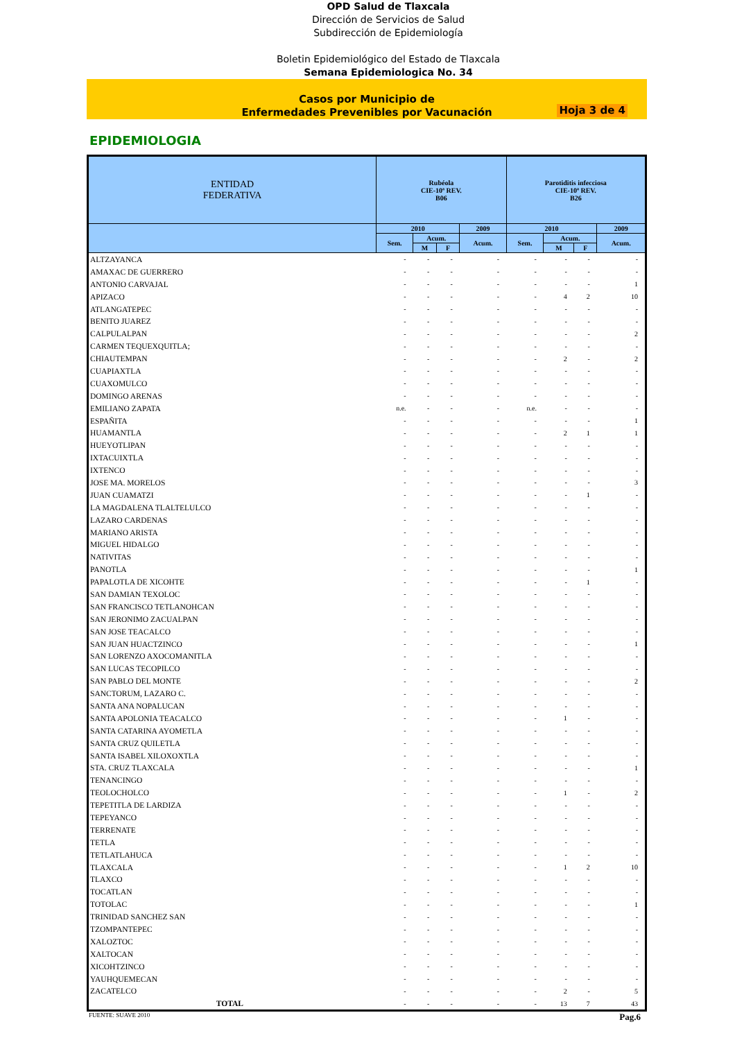OPD Salud de Tlaxcala
Dirección de Servicios de Salud
Subdirección de Epidemiología
Boletin Epidemiológico del Estado de Tlaxcala
Semana Epidemiologica No. 34
Casos por Municipio de
Enfermedades Prevenibles por Vacunación
Hoja 3 de 4
EPIDEMIOLOGIA
| ENTIDAD FEDERATIVA | Rubéola CIE-10ª REV. B06 | | | | Parotiditis infecciosa CIE-10ª REV. B26 | | | |
| --- | --- | --- | --- | --- | --- | --- | --- | --- |
| | 2010 | | | 2009 | 2010 | | | 2009 |
| | Sem. | Acum. | | Acum. | Sem. | Acum. | | Acum. |
| | | M | F | | | M | F | |
| ALTZAYANCA | - | - | - | - | - | - | - | - |
| AMAXAC DE GUERRERO | - | - | - | - | - | - | - | - |
| ANTONIO CARVAJAL | - | - | - | - | - | - | - | 1 |
| APIZACO | - | - | - | - | - | 4 | 2 | 10 |
| ATLANGATEPEC | - | - | - | - | - | - | - | - |
| BENITO JUAREZ | - | - | - | - | - | - | - | - |
| CALPULALPAN | - | - | - | - | - | - | - | 2 |
| CARMEN TEQUEXQUITLA; | - | - | - | - | - | - | - | - |
| CHIAUTEMPAN | - | - | - | - | - | 2 | - | 2 |
| CUAPIAXTLA | - | - | - | - | - | - | - | - |
| CUAXOMULCO | - | - | - | - | - | - | - | - |
| DOMINGO ARENAS | - | - | - | - | - | - | - | - |
| EMILIANO ZAPATA | n.e. | - | - | - | n.e. | - | - | - |
| ESPAÑITA | - | - | - | - | - | - | - | 1 |
| HUAMANTLA | - | - | - | - | - | 2 | 1 | 1 |
| HUEYOTLIPAN | - | - | - | - | - | - | - | - |
| IXTACUIXTLA | - | - | - | - | - | - | - | - |
| IXTENCO | - | - | - | - | - | - | - | - |
| JOSE MA. MORELOS | - | - | - | - | - | - | - | 3 |
| JUAN CUAMATZI | - | - | - | - | - | - | 1 | - |
| LA MAGDALENA TLALTELULCO | - | - | - | - | - | - | - | - |
| LAZARO CARDENAS | - | - | - | - | - | - | - | - |
| MARIANO ARISTA | - | - | - | - | - | - | - | - |
| MIGUEL HIDALGO | - | - | - | - | - | - | - | - |
| NATIVITAS | - | - | - | - | - | - | - | - |
| PANOTLA | - | - | - | - | - | - | - | 1 |
| PAPALOTLA DE XICOHTE | - | - | - | - | - | - | 1 | - |
| SAN DAMIAN TEXOLOC | - | - | - | - | - | - | - | - |
| SAN FRANCISCO TETLANOHCAN | - | - | - | - | - | - | - | - |
| SAN JERONIMO ZACUALPAN | - | - | - | - | - | - | - | - |
| SAN JOSE TEACALCO | - | - | - | - | - | - | - | - |
| SAN JUAN HUACTZINCO | - | - | - | - | - | - | - | 1 |
| SAN LORENZO AXOCOMANITLA | - | - | - | - | - | - | - | - |
| SAN LUCAS TECOPILCO | - | - | - | - | - | - | - | - |
| SAN PABLO DEL MONTE | - | - | - | - | - | - | - | 2 |
| SANCTORUM, LAZARO C. | - | - | - | - | - | - | - | - |
| SANTA ANA NOPALUCAN | - | - | - | - | - | - | - | - |
| SANTA APOLONIA TEACALCO | - | - | - | - | - | 1 | - | - |
| SANTA CATARINA AYOMETLA | - | - | - | - | - | - | - | - |
| SANTA CRUZ QUILETLA | - | - | - | - | - | - | - | - |
| SANTA ISABEL XILOXOXTLA | - | - | - | - | - | - | - | - |
| STA. CRUZ TLAXCALA | - | - | - | - | - | - | - | 1 |
| TENANCINGO | - | - | - | - | - | - | - | - |
| TEOLOCHOLCO | - | - | - | - | - | 1 | - | 2 |
| TEPETITLA DE LARDIZA | - | - | - | - | - | - | - | - |
| TEPEYANCO | - | - | - | - | - | - | - | - |
| TERRENATE | - | - | - | - | - | - | - | - |
| TETLA | - | - | - | - | - | - | - | - |
| TETLATLAHUCA | - | - | - | - | - | - | - | - |
| TLAXCALA | - | - | - | - | - | 1 | 2 | 10 |
| TLAXCO | - | - | - | - | - | - | - | - |
| TOCATLAN | - | - | - | - | - | - | - | - |
| TOTOLAC | - | - | - | - | - | - | - | 1 |
| TRINIDAD SANCHEZ SAN | - | - | - | - | - | - | - | - |
| TZOMPANTEPEC | - | - | - | - | - | - | - | - |
| XALOZTOC | - | - | - | - | - | - | - | - |
| XALTOCAN | - | - | - | - | - | - | - | - |
| XICOHTZINCO | - | - | - | - | - | - | - | - |
| YAUHQUEMECAN | - | - | - | - | - | - | - | - |
| ZACATELCO | - | - | - | - | - | 2 | - | 5 |
| TOTAL | - | - | - | - | - | 13 | 7 | 43 |
FUENTE: SUAVE 2010 Pag.6